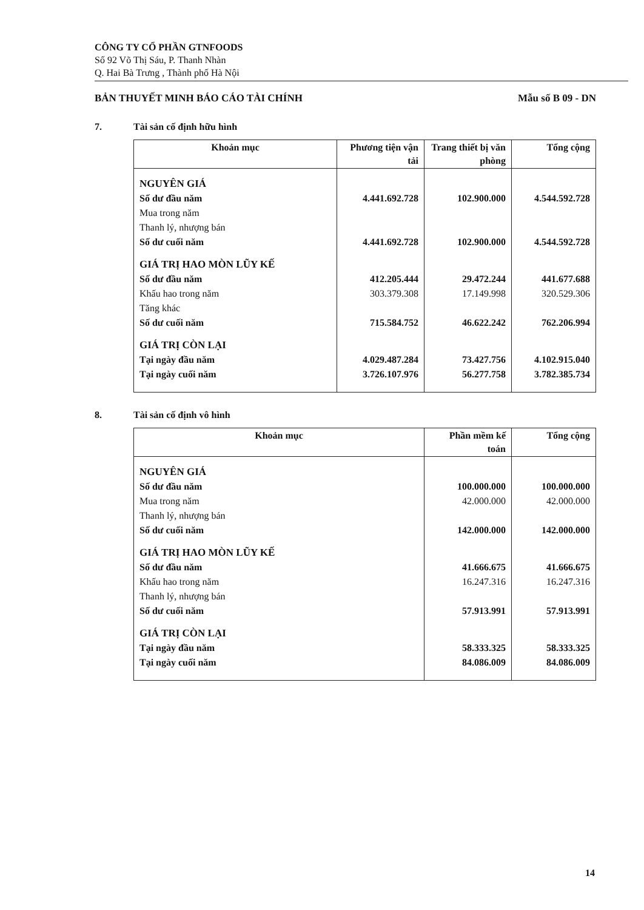CÔNG TY CỔ PHẦN GTNFOODS
Số 92 Võ Thị Sáu, P. Thanh Nhàn
Q. Hai Bà Trưng , Thành phố Hà Nội
BẢN THUYẾT MINH BÁO CÁO TÀI CHÍNH Mẫu số B 09 - DN
7. Tài sản cố định hữu hình
| Khoản mục | Phương tiện vận tải | Trang thiết bị văn phòng | Tổng cộng |
| --- | --- | --- | --- |
| NGUYÊN GIÁ | | | |
| Số dư đầu năm | 4.441.692.728 | 102.900.000 | 4.544.592.728 |
| Mua trong năm | | | |
| Thanh lý, nhượng bán | | | |
| Số dư cuối năm | 4.441.692.728 | 102.900.000 | 4.544.592.728 |
| GIÁ TRỊ HAO MÒN LŨY KẾ | | | |
| Số dư đầu năm | 412.205.444 | 29.472.244 | 441.677.688 |
| Khấu hao trong năm | 303.379.308 | 17.149.998 | 320.529.306 |
| Tăng khác | | | |
| Số dư cuối năm | 715.584.752 | 46.622.242 | 762.206.994 |
| GIÁ TRỊ CÒN LẠI | | | |
| Tại ngày đầu năm | 4.029.487.284 | 73.427.756 | 4.102.915.040 |
| Tại ngày cuối năm | 3.726.107.976 | 56.277.758 | 3.782.385.734 |
8. Tài sản cố định vô hình
| Khoản mục | Phần mềm kế toán | Tổng cộng |
| --- | --- | --- |
| NGUYÊN GIÁ | | |
| Số dư đầu năm | 100.000.000 | 100.000.000 |
| Mua trong năm | 42.000.000 | 42.000.000 |
| Thanh lý, nhượng bán | | |
| Số dư cuối năm | 142.000.000 | 142.000.000 |
| GIÁ TRỊ HAO MÒN LŨY KẾ | | |
| Số dư đầu năm | 41.666.675 | 41.666.675 |
| Khấu hao trong năm | 16.247.316 | 16.247.316 |
| Thanh lý, nhượng bán | | |
| Số dư cuối năm | 57.913.991 | 57.913.991 |
| GIÁ TRỊ CÒN LẠI | | |
| Tại ngày đầu năm | 58.333.325 | 58.333.325 |
| Tại ngày cuối năm | 84.086.009 | 84.086.009 |
14